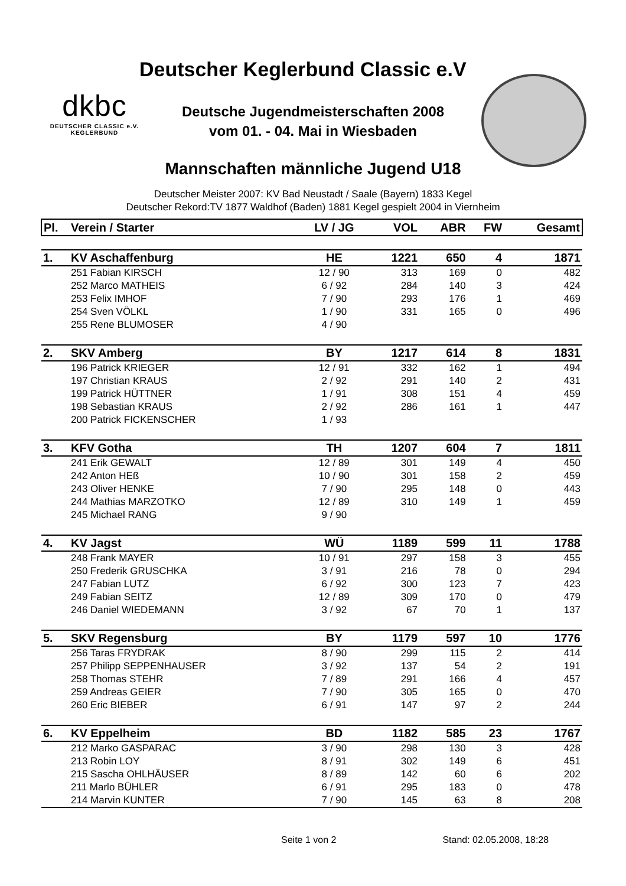Deutscher Keglerbund Classic e.V
dkbc
DEUTSCHER CLASSIC e.V.
KEGLERBUND
Deutsche Jugendmeisterschaften 2008
vom 01. - 04. Mai in Wiesbaden
Mannschaften männliche Jugend U18
Deutscher Meister 2007: KV Bad Neustadt / Saale (Bayern) 1833 Kegel
Deutscher Rekord:TV 1877 Waldhof (Baden) 1881 Kegel gespielt 2004 in Viernheim
| Pl. | Verein / Starter | LV / JG | VOL | ABR | FW | Gesamt |
| --- | --- | --- | --- | --- | --- | --- |
| 1. | KV Aschaffenburg | HE | 1221 | 650 | 4 | 1871 |
| | 251 Fabian KIRSCH | 12 / 90 | 313 | 169 | 0 | 482 |
| | 252 Marco MATHEIS | 6 / 92 | 284 | 140 | 3 | 424 |
| | 253 Felix IMHOF | 7 / 90 | 293 | 176 | 1 | 469 |
| | 254 Sven VÖLKL | 1 / 90 | 331 | 165 | 0 | 496 |
| | 255 Rene BLUMOSER | 4 / 90 | | | | |
| 2. | SKV Amberg | BY | 1217 | 614 | 8 | 1831 |
| | 196 Patrick KRIEGER | 12 / 91 | 332 | 162 | 1 | 494 |
| | 197 Christian KRAUS | 2 / 92 | 291 | 140 | 2 | 431 |
| | 199 Patrick HÜTTNER | 1 / 91 | 308 | 151 | 4 | 459 |
| | 198 Sebastian KRAUS | 2 / 92 | 286 | 161 | 1 | 447 |
| | 200 Patrick FICKENSCHER | 1 / 93 | | | | |
| 3. | KFV Gotha | TH | 1207 | 604 | 7 | 1811 |
| | 241 Erik GEWALT | 12 / 89 | 301 | 149 | 4 | 450 |
| | 242 Anton HEß | 10 / 90 | 301 | 158 | 2 | 459 |
| | 243 Oliver HENKE | 7 / 90 | 295 | 148 | 0 | 443 |
| | 244 Mathias MARZOTKO | 12 / 89 | 310 | 149 | 1 | 459 |
| | 245 Michael RANG | 9 / 90 | | | | |
| 4. | KV Jagst | WÜ | 1189 | 599 | 11 | 1788 |
| | 248 Frank MAYER | 10 / 91 | 297 | 158 | 3 | 455 |
| | 250 Frederik GRUSCHKA | 3 / 91 | 216 | 78 | 0 | 294 |
| | 247 Fabian LUTZ | 6 / 92 | 300 | 123 | 7 | 423 |
| | 249 Fabian SEITZ | 12 / 89 | 309 | 170 | 0 | 479 |
| | 246 Daniel WIEDEMANN | 3 / 92 | 67 | 70 | 1 | 137 |
| 5. | SKV Regensburg | BY | 1179 | 597 | 10 | 1776 |
| | 256 Taras FRYDRAK | 8 / 90 | 299 | 115 | 2 | 414 |
| | 257 Philipp SEPPENHAUSER | 3 / 92 | 137 | 54 | 2 | 191 |
| | 258 Thomas STEHR | 7 / 89 | 291 | 166 | 4 | 457 |
| | 259 Andreas GEIER | 7 / 90 | 305 | 165 | 0 | 470 |
| | 260 Eric BIEBER | 6 / 91 | 147 | 97 | 2 | 244 |
| 6. | KV Eppelheim | BD | 1182 | 585 | 23 | 1767 |
| | 212 Marko GASPARAC | 3 / 90 | 298 | 130 | 3 | 428 |
| | 213 Robin LOY | 8 / 91 | 302 | 149 | 6 | 451 |
| | 215 Sascha OHLHÄUSER | 8 / 89 | 142 | 60 | 6 | 202 |
| | 211 Marlo BÜHLER | 6 / 91 | 295 | 183 | 0 | 478 |
| | 214 Marvin KUNTER | 7 / 90 | 145 | 63 | 8 | 208 |
Seite 1 von 2 Stand: 02.05.2008, 18:28